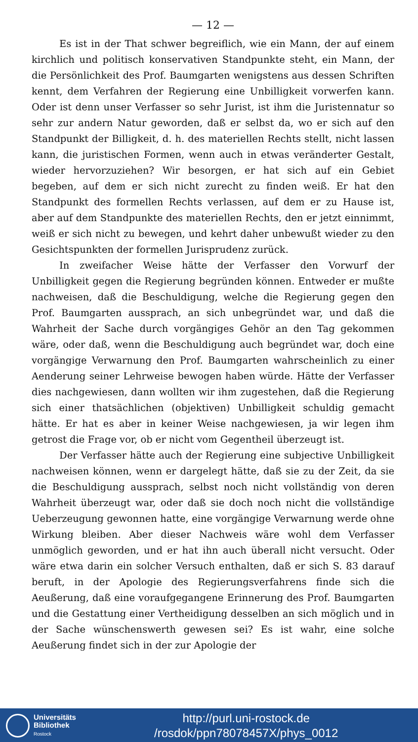— 12 —
Es ist in der That schwer begreiflich, wie ein Mann, der auf einem kirchlich und politisch konservativen Standpunkte steht, ein Mann, der die Persönlichkeit des Prof. Baumgarten wenigstens aus dessen Schriften kennt, dem Verfahren der Regierung eine Unbilligkeit vorwerfen kann. Oder ist denn unser Verfasser so sehr Jurist, ist ihm die Juristennatur so sehr zur andern Natur geworden, daß er selbst da, wo er sich auf den Standpunkt der Billigkeit, d. h. des materiellen Rechts stellt, nicht lassen kann, die juristischen Formen, wenn auch in etwas veränderter Gestalt, wieder hervorzuziehen? Wir besorgen, er hat sich auf ein Gebiet begeben, auf dem er sich nicht zurecht zu finden weiß. Er hat den Standpunkt des formellen Rechts verlassen, auf dem er zu Hause ist, aber auf dem Standpunkte des materiellen Rechts, den er jetzt einnimmt, weiß er sich nicht zu bewegen, und kehrt daher unbewußt wieder zu den Gesichtspunkten der formellen Jurisprudenz zurück.
In zweifacher Weise hätte der Verfasser den Vorwurf der Unbilligkeit gegen die Regierung begründen können. Entweder er mußte nachweisen, daß die Beschuldigung, welche die Regierung gegen den Prof. Baumgarten aussprach, an sich unbegründet war, und daß die Wahrheit der Sache durch vorgängiges Gehör an den Tag gekommen wäre, oder daß, wenn die Beschuldigung auch begründet war, doch eine vorgängige Verwarnung den Prof. Baumgarten wahrscheinlich zu einer Aenderung seiner Lehrweise bewogen haben würde. Hätte der Verfasser dies nachgewiesen, dann wollten wir ihm zugestehen, daß die Regierung sich einer thatsächlichen (objektiven) Unbilligkeit schuldig gemacht hätte. Er hat es aber in keiner Weise nachgewiesen, ja wir legen ihm getrost die Frage vor, ob er nicht vom Gegentheil überzeugt ist.
Der Verfasser hätte auch der Regierung eine subjective Unbilligkeit nachweisen können, wenn er dargelegt hätte, daß sie zu der Zeit, da sie die Beschuldigung aussprach, selbst noch nicht vollständig von deren Wahrheit überzeugt war, oder daß sie doch noch nicht die vollständige Ueberzeugung gewonnen hatte, eine vorgängige Verwarnung werde ohne Wirkung bleiben. Aber dieser Nachweis wäre wohl dem Verfasser unmöglich geworden, und er hat ihn auch überall nicht versucht. Oder wäre etwa darin ein solcher Versuch enthalten, daß er sich S. 83 darauf beruft, in der Apologie des Regierungsverfahrens finde sich die Aeußerung, daß eine voraufgegangene Erinnerung des Prof. Baumgarten und die Gestattung einer Vertheidigung desselben an sich möglich und in der Sache wünschenswerth gewesen sei? Es ist wahr, eine solche Aeußerung findet sich in der zur Apologie der
Universitäts
Bibliothek
Rostock
http://purl.uni-rostock.de
/rosdok/ppn78078457X/phys_0012